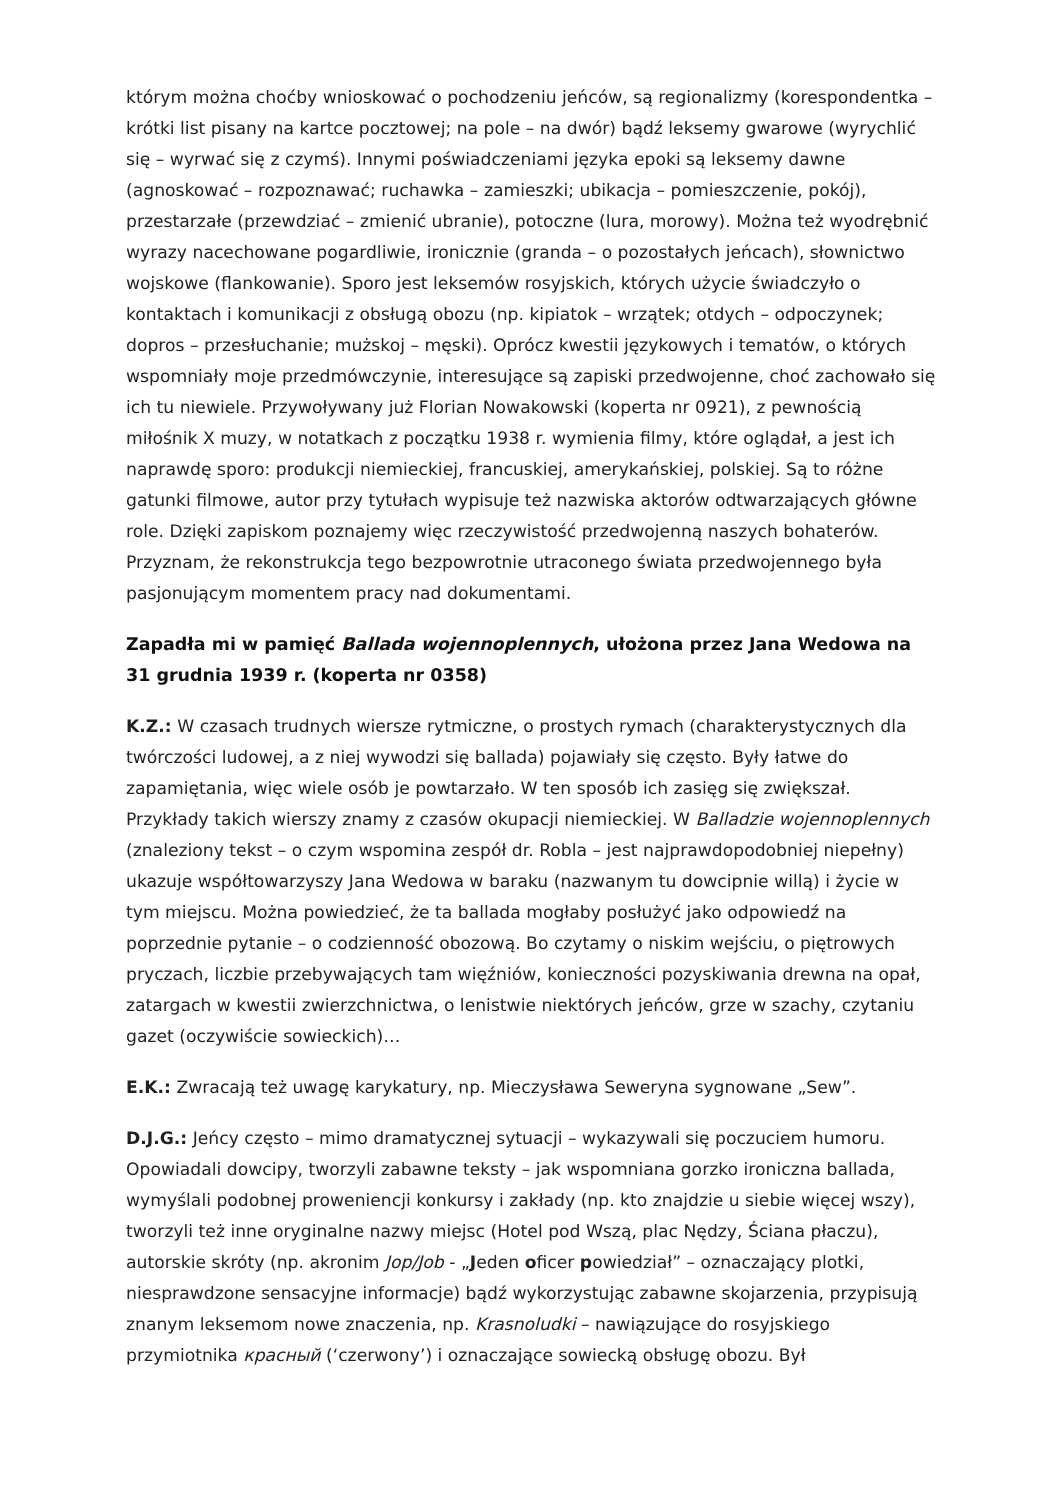którym można choćby wnioskować o pochodzeniu jeńców, są regionalizmy (korespondentka – krótki list pisany na kartce pocztowej; na pole – na dwór) bądź leksemy gwarowe (wyrychlić się – wyrwać się z czymś). Innymi poświadczeniami języka epoki są leksemy dawne (agnoskować – rozpoznawać; ruchawka – zamieszki; ubikacja – pomieszczenie, pokój), przestarzałe (przewdziać – zmienić ubranie), potoczne (lura, morowy). Można też wyodrębnić wyrazy nacechowane pogardliwie, ironicznie (granda – o pozostałych jeńcach), słownictwo wojskowe (flankowanie). Sporo jest leksemów rosyjskich, których użycie świadczyło o kontaktach i komunikacji z obsługą obozu (np. kipiatok – wrzątek; otdych – odpoczynek; dopros – przesłuchanie; mużskoj – męski). Oprócz kwestii językowych i tematów, o których wspomniały moje przedmówczynie, interesujące są zapiski przedwojenne, choć zachowało się ich tu niewiele. Przywoływany już Florian Nowakowski (koperta nr 0921), z pewnością miłośnik X muzy, w notatkach z początku 1938 r. wymienia filmy, które oglądał, a jest ich naprawdę sporo: produkcji niemieckiej, francuskiej, amerykańskiej, polskiej. Są to różne gatunki filmowe, autor przy tytułach wypisuje też nazwiska aktorów odtwarzających główne role. Dzięki zapiskom poznajemy więc rzeczywistość przedwojenną naszych bohaterów. Przyznam, że rekonstrukcja tego bezpowrotnie utraconego świata przedwojennego była pasjonującym momentem pracy nad dokumentami.
Zapadła mi w pamięć Ballada wojennoplennych, ułożona przez Jana Wedowa na 31 grudnia 1939 r. (koperta nr 0358)
K.Z.: W czasach trudnych wiersze rytmiczne, o prostych rymach (charakterystycznych dla twórczości ludowej, a z niej wywodzi się ballada) pojawiały się często. Były łatwe do zapamiętania, więc wiele osób je powtarzało. W ten sposób ich zasięg się zwiększał. Przykłady takich wierszy znamy z czasów okupacji niemieckiej. W Balladzie wojennoplennych (znaleziony tekst – o czym wspomina zespół dr. Robla – jest najprawdopodobniej niepełny) ukazuje współtowarzyszy Jana Wedowa w baraku (nazwanym tu dowcipnie willą) i życie w tym miejscu. Można powiedzieć, że ta ballada mogłaby posłużyć jako odpowiedź na poprzednie pytanie – o codzienność obozową. Bo czytamy o niskim wejściu, o piętrowych pryczach, liczbie przebywających tam więźniów, konieczności pozyskiwania drewna na opał, zatargach w kwestii zwierzchnictwa, o lenistwie niektórych jeńców, grze w szachy, czytaniu gazet (oczywiście sowieckich)…
E.K.: Zwracają też uwagę karykatury, np. Mieczysława Seweryna sygnowane „Sew”.
D.J.G.: Jeńcy często – mimo dramatycznej sytuacji – wykazywali się poczuciem humoru. Opowiadali dowcipy, tworzyli zabawne teksty – jak wspomniana gorzko ironiczna ballada, wymyślali podobnej proweniencji konkursy i zakłady (np. kto znajdzie u siebie więcej wszy), tworzyli też inne oryginalne nazwy miejsc (Hotel pod Wszą, plac Nędzy, Ściana płaczu), autorskie skróty (np. akronim Jop/Job - „Jeden oficer powiedział” – oznaczający plotki, niesprawdzone sensacyjne informacje) bądź wykorzystując zabawne skojarzenia, przypisują znanym leksemom nowe znaczenia, np. Krasnoludki – nawiązujące do rosyjskiego przymiotnika красный (‘czerwony’) i oznaczające sowiecką obsługę obozu. Był